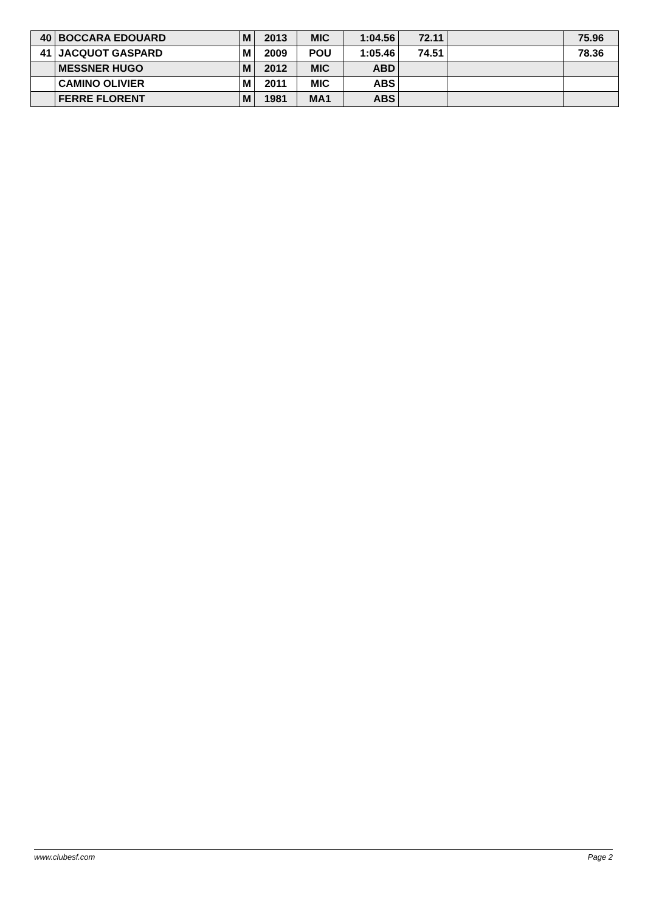| 40 | BOCCARA EDOUARD | M | 2013 | MIC | 1:04.56 | 72.11 | | 75.96 |
| 41 | JACQUOT GASPARD | M | 2009 | POU | 1:05.46 | 74.51 | | 78.36 |
| | MESSNER HUGO | M | 2012 | MIC | ABD | | | |
| | CAMINO OLIVIER | M | 2011 | MIC | ABS | | | |
| | FERRE FLORENT | M | 1981 | MA1 | ABS | | | |
www.clubesf.com Page 2